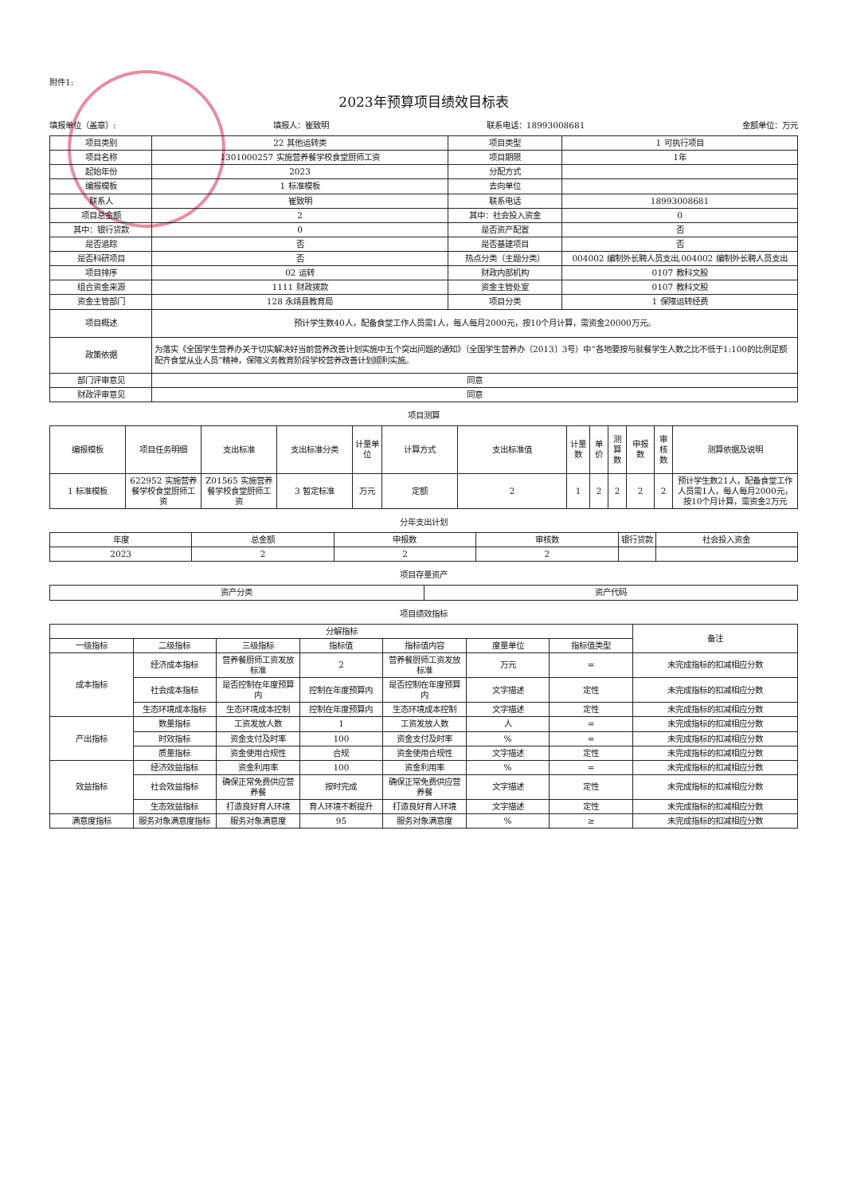附件1:
2023年预算项目绩效目标表
填报单位（盖章）: 填报人：崔致明 联系电话：18993008681 金额单位：万元
| 项目类别 | 22 其他运转类 | 项目类型 | 1 可执行项目 |
| 项目名称 | 1301000257 实施营养餐学校食堂厨师工资 | 项目期限 | 1年 |
| 起始年份 | 2023 | 分配方式 | |
| 编报模板 | 1 标准模板 | 去向单位 | |
| 联系人 | 崔致明 | 联系电话 | 18993008681 |
| 项目总金额 | 2 | 其中：社会投入资金 | 0 |
| 其中：银行贷款 | 0 | 是否资产配置 | 否 |
| 是否追踪 | 否 | 是否基建项目 | 否 |
| 是否科研项目 | 否 | 热点分类（主题分类） | 004002 编制外长聘人员支出,004002 编制外长聘人员支出 |
| 项目排序 | 02 运转 | 财政内部机构 | 0107 教科文股 |
| 组合资金来源 | 1111 财政拨款 | 资金主管处室 | 0107 教科文股 |
| 资金主管部门 | 128 永靖县教育局 | 项目分类 | 1 保障运转经费 |
| 项目概述 | 预计学生数40人，配备食堂工作人员需1人，每人每月2000元，按10个月计算，需资金20000万元。 | | |
| 政策依据 | 为落实《全国学生营养办关于切实解决好当前营养改善计划实施中五个突出问题的通知》（全国学生营养办〔2013〕3号）中“各地要按与就餐学生人数之比不低于1:100的比例足额配齐食堂从业人员”精神，保障义务教育阶段学校营养改善计划顺利实施。 | | |
| 部门评审意见 | 同意 | | |
| 财政评审意见 | 同意 | | |
项目测算
| 编报模板 | 项目任务明细 | 支出标准 | 支出标准分类 | 计量单位 | 计算方式 | 支出标准值 | 计量数 | 单价 | 测算数 | 申报数 | 审核数 | 测算依据及说明 |
| --- | --- | --- | --- | --- | --- | --- | --- | --- | --- | --- | --- | --- |
| 1 标准模板 | 622952 实施营养餐学校食堂厨师工资 | Z01565 实施营养餐学校食堂厨师工资 | 3 暂定标准 | 万元 | 定额 | 2 | 1 | 2 | 2 | 2 | 2 | 预计学生数21人，配备食堂工作人员需1人，每人每月2000元，按10个月计算，需资金2万元 |
分年支出计划
| 年度 | 总金额 | 申报数 | 审核数 | 银行贷款 | 社会投入资金 |
| --- | --- | --- | --- | --- | --- |
| 2023 | 2 | 2 | 2 | | |
项目存量资产
| 资产分类 | 资产代码 |
| --- | --- |
项目绩效指标
| 分解指标 | | | | | | | 备注 |
| --- | --- | --- | --- | --- | --- | --- | --- |
| 一级指标 | 二级指标 | 三级指标 | 指标值 | 指标值内容 | 度量单位 | 指标值类型 | |
| 成本指标 | 经济成本指标 | 营养餐厨师工资发放标准 | 2 | 营养餐厨师工资发放标准 | 万元 | = | 未完成指标的扣减相应分数 |
| | 社会成本指标 | 是否控制在年度预算内 | 控制在年度预算内 | 是否控制在年度预算内 | 文字描述 | 定性 | 未完成指标的扣减相应分数 |
| | 生态环境成本指标 | 生态环境成本控制 | 控制在年度预算内 | 生态环境成本控制 | 文字描述 | 定性 | 未完成指标的扣减相应分数 |
| 产出指标 | 数量指标 | 工资发放人数 | 1 | 工资发放人数 | 人 | = | 未完成指标的扣减相应分数 |
| | 时效指标 | 资金支付及时率 | 100 | 资金支付及时率 | % | = | 未完成指标的扣减相应分数 |
| | 质量指标 | 资金使用合规性 | 合规 | 资金使用合规性 | 文字描述 | 定性 | 未完成指标的扣减相应分数 |
| 效益指标 | 经济效益指标 | 资金利用率 | 100 | 资金利用率 | % | = | 未完成指标的扣减相应分数 |
| | 社会效益指标 | 确保正常免费供应营养餐 | 按时完成 | 确保正常免费供应营养餐 | 文字描述 | 定性 | 未完成指标的扣减相应分数 |
| | 生态效益指标 | 打造良好育人环境 | 育人环境不断提升 | 打造良好育人环境 | 文字描述 | 定性 | 未完成指标的扣减相应分数 |
| 满意度指标 | 服务对象满意度指标 | 服务对象满意度 | 95 | 服务对象满意度 | % | ≥ | 未完成指标的扣减相应分数 |